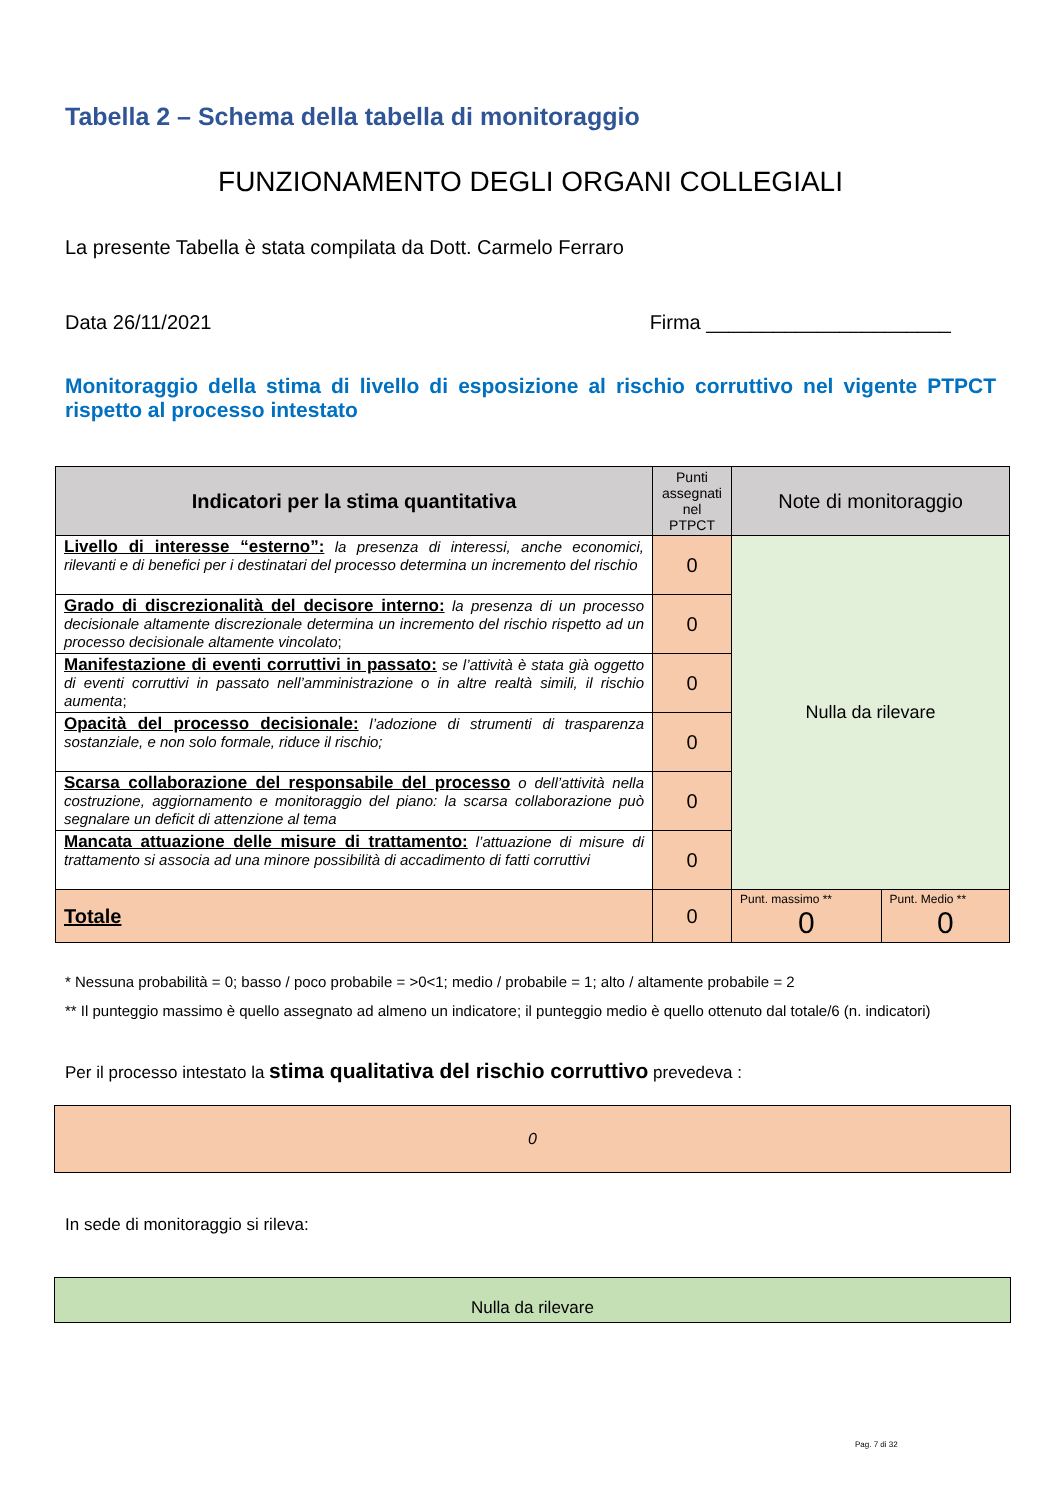Tabella 2 – Schema della tabella di monitoraggio
FUNZIONAMENTO DEGLI ORGANI COLLEGIALI
La presente Tabella è stata compilata da Dott. Carmelo Ferraro
Data 26/11/2021 Firma ______________________
Monitoraggio della stima di livello di esposizione al rischio corruttivo nel vigente PTPCT rispetto al processo intestato
| Indicatori per la stima quantitativa | Punti assegnati nel PTPCT | Note di monitoraggio | |
| --- | --- | --- | --- |
| Livello di interesse “esterno”: la presenza di interessi, anche economici, rilevanti e di benefici per i destinatari del processo determina un incremento del rischio | 0 | Nulla da rilevare | |
| Grado di discrezionalità del decisore interno: la presenza di un processo decisionale altamente discrezionale determina un incremento del rischio rispetto ad un processo decisionale altamente vincolato ; | 0 | | |
| Manifestazione di eventi corruttivi in passato: se l’attività è stata già oggetto di eventi corruttivi in passato nell’amministrazione o in altre realtà simili, il rischio aumenta ; | 0 | | |
| Opacità del processo decisionale: l’adozione di strumenti di trasparenza sostanziale, e non solo formale, riduce il rischio; | 0 | | |
| Scarsa collaborazione del responsabile del processo o dell’attività nella costruzione, aggiornamento e monitoraggio del piano: la scarsa collaborazione può segnalare un deficit di attenzione al tema | 0 | | |
| Mancata attuazione delle misure di trattamento: l’attuazione di misure di trattamento si associa ad una minore possibilità di accadimento di fatti corruttivi | 0 | | |
| Totale | 0 | Punt. massimo ** 0 | Punt. Medio ** 0 |
* Nessuna probabilità = 0; basso / poco probabile = >0<1; medio / probabile = 1; alto / altamente probabile = 2
** Il punteggio massimo è quello assegnato ad almeno un indicatore; il punteggio medio è quello ottenuto dal totale/6 (n. indicatori)
Per il processo intestato la stima qualitativa del rischio corruttivo prevedeva :
0
In sede di monitoraggio si rileva:
Nulla da rilevare
Pag. 7 di 32